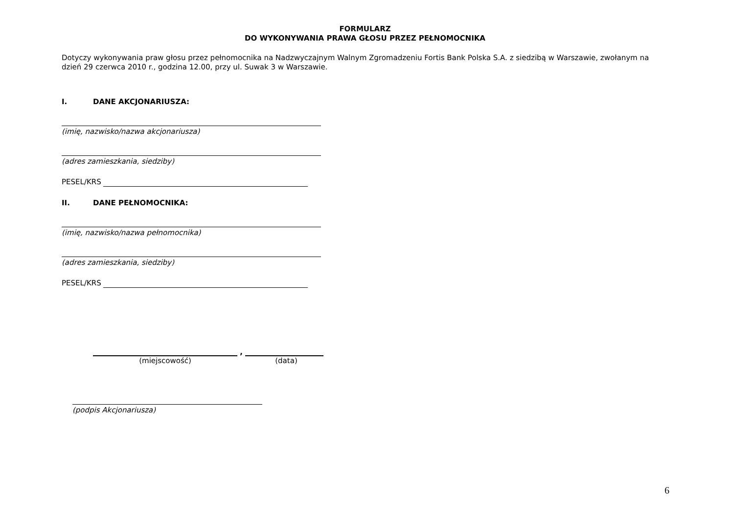FORMULARZ
DO WYKONYWANIA PRAWA GŁOSU PRZEZ PEŁNOMOCNIKA
Dotyczy wykonywania praw głosu przez pełnomocnika na Nadzwyczajnym Walnym Zgromadzeniu Fortis Bank Polska S.A. z siedzibą w Warszawie, zwołanym na dzień 29 czerwca 2010 r., godzina 12.00, przy ul. Suwak 3 w Warszawie.
I. DANE AKCJONARIUSZA:
(imię, nazwisko/nazwa akcjonariusza)
(adres zamieszkania, siedziby)
PESEL/KRS
II. DANE PEŁNOMOCNIKA:
(imię, nazwisko/nazwa pełnomocnika)
(adres zamieszkania, siedziby)
PESEL/KRS
,
(miejscowość) (data)
(podpis Akcjonariusza)
6